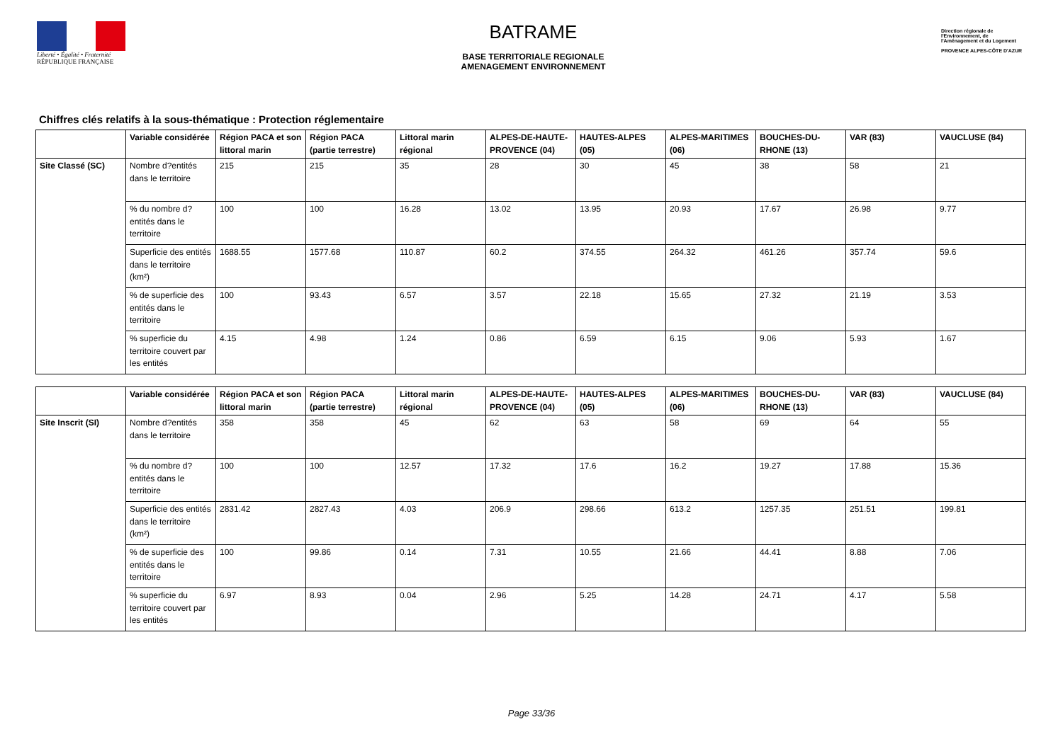Liberté • Égalité • Fraternité
RÉPUBLIQUE FRANÇAISE
BATRAME
BASE TERRITORIALE REGIONALE
AMENAGEMENT ENVIRONNEMENT
Direction régionale de l'Environnement, de l'Aménagement et du Logement
PROVENCE ALPES-CÔTE D'AZUR
Chiffres clés relatifs à la sous-thématique : Protection réglementaire
| | Variable considérée | Région PACA et son littoral marin | Région PACA (partie terrestre) | Littoral marin régional | ALPES-DE-HAUTE-PROVENCE (04) | HAUTES-ALPES (05) | ALPES-MARITIMES (06) | BOUCHES-DU-RHONE (13) | VAR (83) | VAUCLUSE (84) |
| --- | --- | --- | --- | --- | --- | --- | --- | --- | --- | --- |
| Site Classé (SC) | Nombre d?entités dans le territoire | 215 | 215 | 35 | 28 | 30 | 45 | 38 | 58 | 21 |
| | % du nombre d?entités dans le territoire | 100 | 100 | 16.28 | 13.02 | 13.95 | 20.93 | 17.67 | 26.98 | 9.77 |
| | Superficie des entités dans le territoire (km²) | 1688.55 | 1577.68 | 110.87 | 60.2 | 374.55 | 264.32 | 461.26 | 357.74 | 59.6 |
| | % de superficie des entités dans le territoire | 100 | 93.43 | 6.57 | 3.57 | 22.18 | 15.65 | 27.32 | 21.19 | 3.53 |
| | % superficie du territoire couvert par les entités | 4.15 | 4.98 | 1.24 | 0.86 | 6.59 | 6.15 | 9.06 | 5.93 | 1.67 |
| | Variable considérée | Région PACA et son littoral marin | Région PACA (partie terrestre) | Littoral marin régional | ALPES-DE-HAUTE-PROVENCE (04) | HAUTES-ALPES (05) | ALPES-MARITIMES (06) | BOUCHES-DU-RHONE (13) | VAR (83) | VAUCLUSE (84) |
| --- | --- | --- | --- | --- | --- | --- | --- | --- | --- | --- |
| Site Inscrit (SI) | Nombre d?entités dans le territoire | 358 | 358 | 45 | 62 | 63 | 58 | 69 | 64 | 55 |
| | % du nombre d?entités dans le territoire | 100 | 100 | 12.57 | 17.32 | 17.6 | 16.2 | 19.27 | 17.88 | 15.36 |
| | Superficie des entités dans le territoire (km²) | 2831.42 | 2827.43 | 4.03 | 206.9 | 298.66 | 613.2 | 1257.35 | 251.51 | 199.81 |
| | % de superficie des entités dans le territoire | 100 | 99.86 | 0.14 | 7.31 | 10.55 | 21.66 | 44.41 | 8.88 | 7.06 |
| | % superficie du territoire couvert par les entités | 6.97 | 8.93 | 0.04 | 2.96 | 5.25 | 14.28 | 24.71 | 4.17 | 5.58 |
Page 33/36